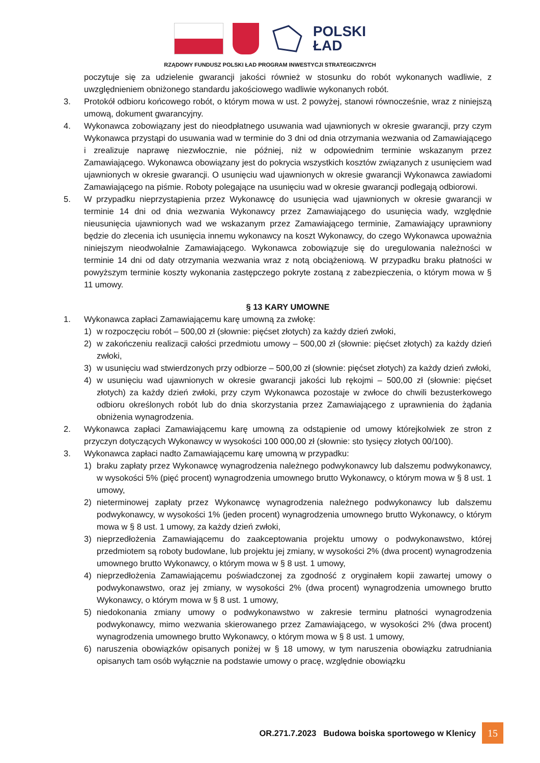POLSKI
ŁAD
RZĄDOWY FUNDUSZ POLSKI ŁAD PROGRAM INWESTYCJI STRATEGICZNYCH
poczytuje się za udzielenie gwarancji jakości również w stosunku do robót wykonanych wadliwie, z uwzględnieniem obniżonego standardu jakościowego wadliwie wykonanych robót.
3. Protokół odbioru końcowego robót, o którym mowa w ust. 2 powyżej, stanowi równocześnie, wraz z niniejszą umową, dokument gwarancyjny.
4. Wykonawca zobowiązany jest do nieodpłatnego usuwania wad ujawnionych w okresie gwarancji, przy czym Wykonawca przystąpi do usuwania wad w terminie do 3 dni od dnia otrzymania wezwania od Zamawiającego i zrealizuje naprawę niezwłocznie, nie później, niż w odpowiednim terminie wskazanym przez Zamawiającego. Wykonawca obowiązany jest do pokrycia wszystkich kosztów związanych z usunięciem wad ujawnionych w okresie gwarancji. O usunięciu wad ujawnionych w okresie gwarancji Wykonawca zawiadomi Zamawiającego na piśmie. Roboty polegające na usunięciu wad w okresie gwarancji podlegają odbiorowi.
5. W przypadku nieprzystąpienia przez Wykonawcę do usunięcia wad ujawnionych w okresie gwarancji w terminie 14 dni od dnia wezwania Wykonawcy przez Zamawiającego do usunięcia wady, względnie nieusunięcia ujawnionych wad we wskazanym przez Zamawiającego terminie, Zamawiający uprawniony będzie do zlecenia ich usunięcia innemu wykonawcy na koszt Wykonawcy, do czego Wykonawca upoważnia niniejszym nieodwołalnie Zamawiającego. Wykonawca zobowiązuje się do uregulowania należności w terminie 14 dni od daty otrzymania wezwania wraz z notą obciążeniową. W przypadku braku płatności w powyższym terminie koszty wykonania zastępczego pokryte zostaną z zabezpieczenia, o którym mowa w § 11 umowy.
§ 13 KARY UMOWNE
1. Wykonawca zapłaci Zamawiającemu karę umowną za zwłokę:
1) w rozpoczęciu robót – 500,00 zł (słownie: pięćset złotych) za każdy dzień zwłoki,
2) w zakończeniu realizacji całości przedmiotu umowy – 500,00 zł (słownie: pięćset złotych) za każdy dzień zwłoki,
3) w usunięciu wad stwierdzonych przy odbiorze – 500,00 zł (słownie: pięćset złotych) za każdy dzień zwłoki,
4) w usunięciu wad ujawnionych w okresie gwarancji jakości lub rękojmi – 500,00 zł (słownie: pięćset złotych) za każdy dzień zwłoki, przy czym Wykonawca pozostaje w zwłoce do chwili bezusterkowego odbioru określonych robót lub do dnia skorzystania przez Zamawiającego z uprawnienia do żądania obniżenia wynagrodzenia.
2. Wykonawca zapłaci Zamawiającemu karę umowną za odstąpienie od umowy którejkolwiek ze stron z przyczyn dotyczących Wykonawcy w wysokości 100 000,00 zł (słownie: sto tysięcy złotych 00/100).
3. Wykonawca zapłaci nadto Zamawiającemu karę umowną w przypadku:
1) braku zapłaty przez Wykonawcę wynagrodzenia należnego podwykonawcy lub dalszemu podwykonawcy, w wysokości 5% (pięć procent) wynagrodzenia umownego brutto Wykonawcy, o którym mowa w § 8 ust. 1 umowy,
2) nieterminowej zapłaty przez Wykonawcę wynagrodzenia należnego podwykonawcy lub dalszemu podwykonawcy, w wysokości 1% (jeden procent) wynagrodzenia umownego brutto Wykonawcy, o którym mowa w § 8 ust. 1 umowy, za każdy dzień zwłoki,
3) nieprzedłożenia Zamawiającemu do zaakceptowania projektu umowy o podwykonawstwo, której przedmiotem są roboty budowlane, lub projektu jej zmiany, w wysokości 2% (dwa procent) wynagrodzenia umownego brutto Wykonawcy, o którym mowa w § 8 ust. 1 umowy,
4) nieprzedłożenia Zamawiającemu poświadczonej za zgodność z oryginałem kopii zawartej umowy o podwykonawstwo, oraz jej zmiany, w wysokości 2% (dwa procent) wynagrodzenia umownego brutto Wykonawcy, o którym mowa w § 8 ust. 1 umowy,
5) niedokonania zmiany umowy o podwykonawstwo w zakresie terminu płatności wynagrodzenia podwykonawcy, mimo wezwania skierowanego przez Zamawiającego, w wysokości 2% (dwa procent) wynagrodzenia umownego brutto Wykonawcy, o którym mowa w § 8 ust. 1 umowy,
6) naruszenia obowiązków opisanych poniżej w § 18 umowy, w tym naruszenia obowiązku zatrudniania opisanych tam osób wyłącznie na podstawie umowy o pracę, względnie obowiązku
OR.271.7.2023 Budowa boiska sportowego w Klenicy 15